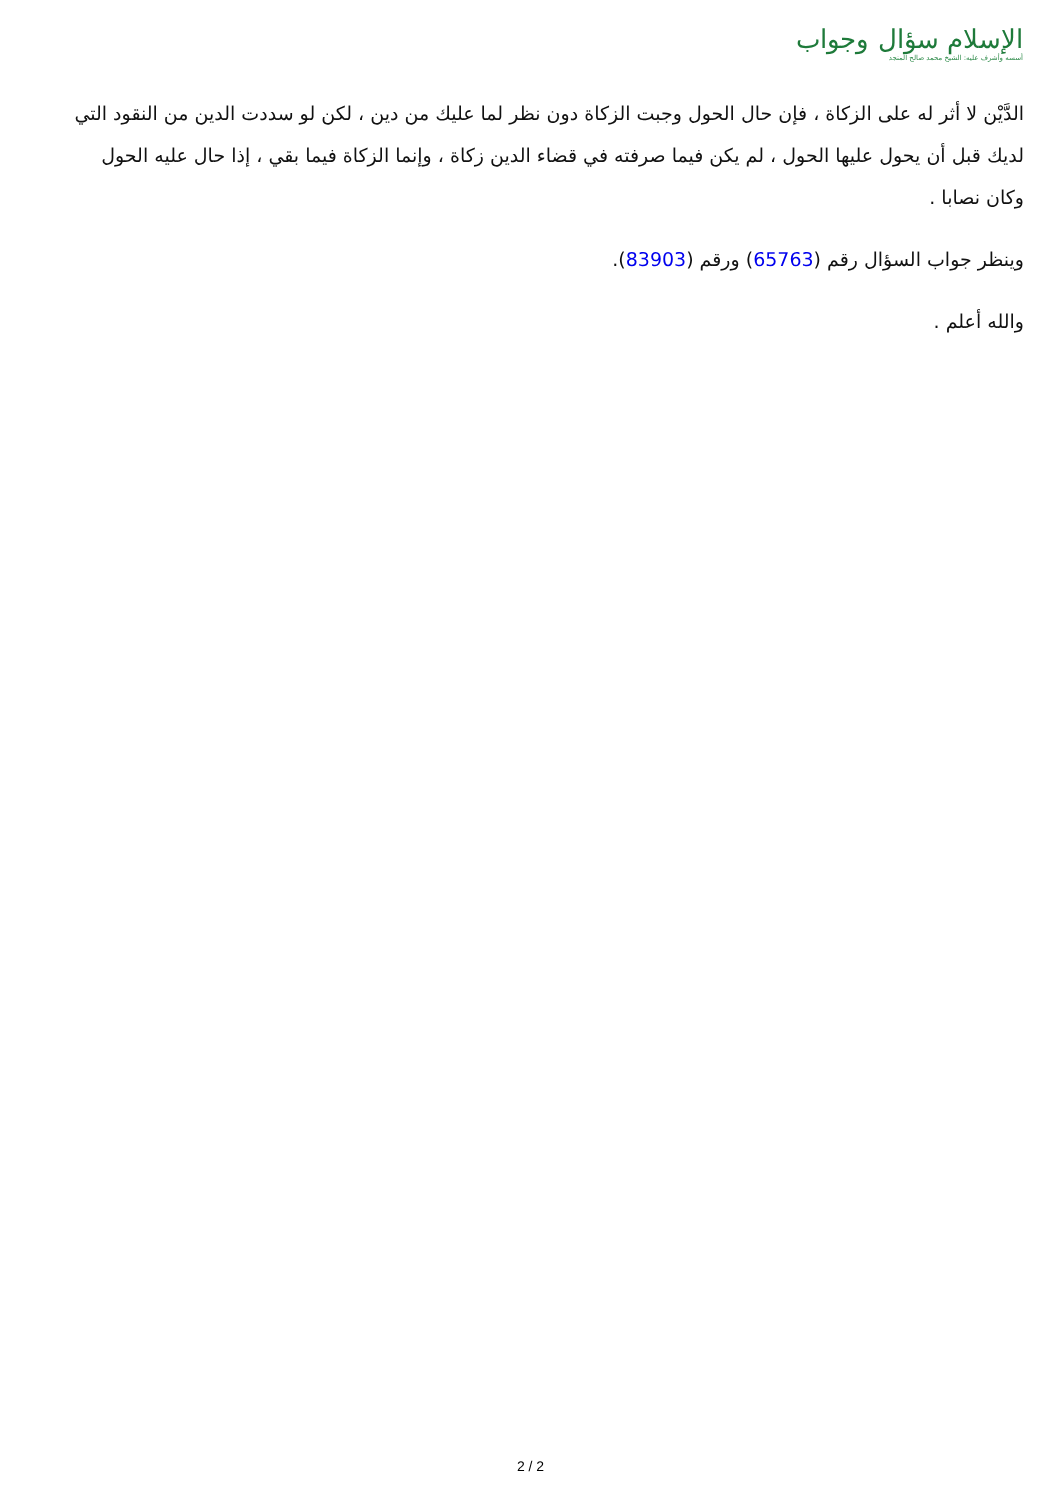الإسلام سؤال وجواب
أسسه وأشرف عليه: الشيخ محمد صالح المنجد
الدَّيْن لا أثر له على الزكاة ، فإن حال الحول وجبت الزكاة دون نظر لما عليك من دين ، لكن لو سددت الدين من النقود التي لديك قبل أن يحول عليها الحول ، لم يكن فيما صرفته في قضاء الدين زكاة ، وإنما الزكاة فيما بقي ، إذا حال عليه الحول وكان نصابا .
وينظر جواب السؤال رقم (65763) ورقم (83903).
والله أعلم .
2 / 2